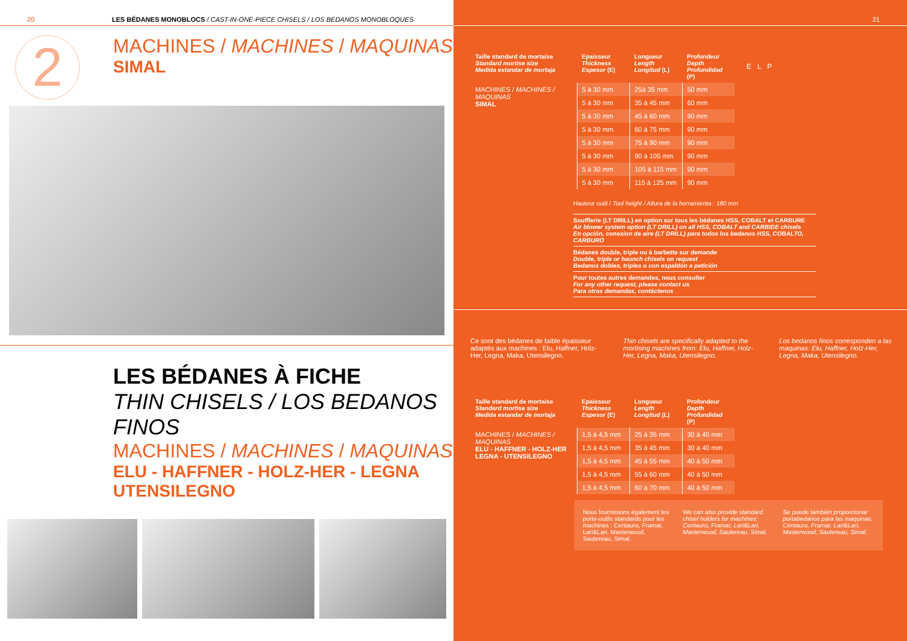20 LES BÉDANES MONOBLOCS / CAST-IN-ONE-PIECE CHISELS / LOS BEDANOS MONOBLOQUES
2
MACHINES / MACHINES / MAQUINAS
SIMAL
LES BÉDANES À FICHE
THIN CHISELS / LOS BEDANOS FINOS
MACHINES / MACHINES / MAQUINAS
ELU - HAFFNER - HOLZ-HER - LEGNA
UTENSILEGNO
21
| Taille standard de mortaise Standard mortise size Medida estandar de mortaja | Epaisseur Thickness Espesor (E) | Longueur Length Longitud (L) | Profondeur Depth Profundidad (P) |
| --- | --- | --- | --- |
| MACHINES / MACHINES / MAQUINAS SIMAL | 5 à 30 mm | 25à 35 mm | 50 mm |
| | 5 à 30 mm | 35 à 45 mm | 60 mm |
| | 5 à 30 mm | 45 à 60 mm | 90 mm |
| | 5 à 30 mm | 60 à 75 mm | 90 mm |
| | 5 à 30 mm | 75 à 90 mm | 90 mm |
| | 5 à 30 mm | 90 à 105 mm | 90 mm |
| | 5 à 30 mm | 105 à 115 mm | 90 mm |
| | 5 à 30 mm | 115 à 125 mm | 90 mm |
E L P
Hauteur outil / Tool height / Altura de la herramienta : 180 mm
Soufflerie (LT DRILL) en option sur tous les bédanes HSS, COBALT et CARBURE
Air blower system option (LT DRILL) on all HSS, COBALT and CARBIDE chisels
En opción, conexion de aire (LT DRILL) para todos los bedanos HSS, COBALTO, CARBURO
Bédanes double, triple ou à barbette sur demande
Double, triple or haunch chisels on request
Bedanos dobles, triples o con espaldón a petición
Pour toutes autres demandes, nous consulter
For any other request, please contact us
Para otras demandas, contáctenos
Ce sont des bédanes de faible épaisseur adaptés aux machines : Elu, Haffner, Holz-Her, Legna, Maka, Utensilegno.
Thin chisels are specifically adapted to the mortising machines from: Elu, Haffner, Holz-Her, Legna, Maka, Utensilegno.
Los bedanos finos corresponden a las maquinas: Elu, Haffner, Holz-Her, Legna, Maka, Utensilegno.
| Taille standard de mortaise Standard mortise size Medida estandar de mortaja | Epaisseur Thickness Espesor (E) | Longueur Length Longitud (L) | Profondeur Depth Profundidad (P) |
| --- | --- | --- | --- |
| MACHINES / MACHINES / MAQUINAS ELU - HAFFNER - HOLZ-HER LEGNA - UTENSILEGNO | 1,5 à 4,5 mm | 25 à 35 mm | 30 à 40 mm |
| | 1,5 à 4,5 mm | 35 à 45 mm | 30 à 40 mm |
| | 1,5 à 4,5 mm | 45 à 55 mm | 40 à 50 mm |
| | 1,5 à 4,5 mm | 55 à 60 mm | 40 à 50 mm |
| | 1,5 à 4,5 mm | 60 à 70 mm | 40 à 50 mm |
Nous fournissons également les porte-outils standards pour les machines : Centauro, Framar, Lari&Lari, Masterwood, Sautereau, Simal.
We can also provide standard chisel holders for machines: Centauro, Framar, Lari&Lari, Masterwood, Sautereau, Simal.
Se puede también proporcionar portabedanos para las maquinas: Centauro, Framar, Lari&Lari, Masterwood, Sautereau, Simal.